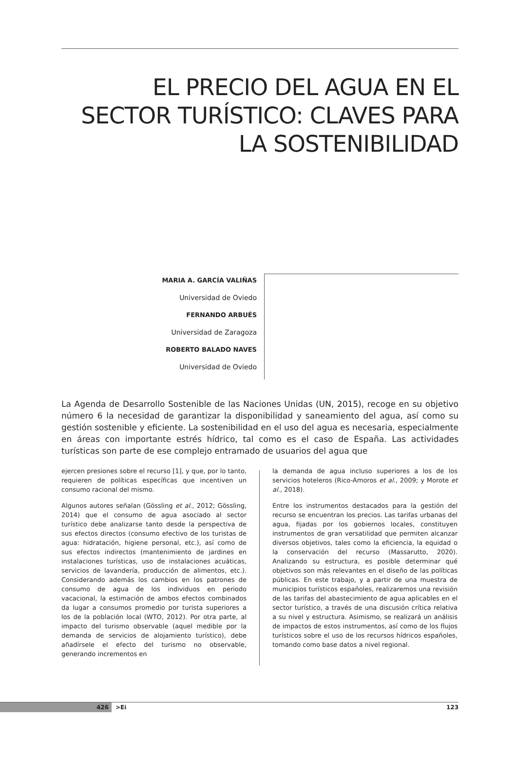EL PRECIO DEL AGUA EN EL SECTOR TURÍSTICO: CLAVES PARA LA SOSTENIBILIDAD
MARIA A. GARCÍA VALIÑAS
Universidad de Oviedo
FERNANDO ARBUÉS
Universidad de Zaragoza
ROBERTO BALADO NAVES
Universidad de Oviedo
La Agenda de Desarrollo Sostenible de las Naciones Unidas (UN, 2015), recoge en su objetivo número 6 la necesidad de garantizar la disponibilidad y saneamiento del agua, así como su gestión sostenible y eficiente. La sostenibilidad en el uso del agua es necesaria, especialmente en áreas con importante estrés hídrico, tal como es el caso de España. Las actividades turísticas son parte de ese complejo entramado de usuarios del agua que
ejercen presiones sobre el recurso [1], y que, por lo tanto, requieren de políticas específicas que incentiven un consumo racional del mismo.
Algunos autores señalan (Gössling et al., 2012; Gössling, 2014) que el consumo de agua asociado al sector turístico debe analizarse tanto desde la perspectiva de sus efectos directos (consumo efectivo de los turistas de agua: hidratación, higiene personal, etc.), así como de sus efectos indirectos (mantenimiento de jardines en instalaciones turísticas, uso de instalaciones acuáticas, servicios de lavandería, producción de alimentos, etc.). Considerando además los cambios en los patrones de consumo de agua de los individuos en periodo vacacional, la estimación de ambos efectos combinados da lugar a consumos promedio por turista superiores a los de la población local (WTO, 2012). Por otra parte, al impacto del turismo observable (aquel medible por la demanda de servicios de alojamiento turístico), debe añadírsele el efecto del turismo no observable, generando incrementos en
la demanda de agua incluso superiores a los de los servicios hoteleros (Rico-Amoros et al., 2009; y Morote et al., 2018).
Entre los instrumentos destacados para la gestión del recurso se encuentran los precios. Las tarifas urbanas del agua, fijadas por los gobiernos locales, constituyen instrumentos de gran versatilidad que permiten alcanzar diversos objetivos, tales como la eficiencia, la equidad o la conservación del recurso (Massarutto, 2020). Analizando su estructura, es posible determinar qué objetivos son más relevantes en el diseño de las políticas públicas. En este trabajo, y a partir de una muestra de municipios turísticos españoles, realizaremos una revisión de las tarifas del abastecimiento de agua aplicables en el sector turístico, a través de una discusión crítica relativa a su nivel y estructura. Asimismo, se realizará un análisis de impactos de estos instrumentos, así como de los flujos turísticos sobre el uso de los recursos hídricos españoles, tomando como base datos a nivel regional.
426 >Ei 123